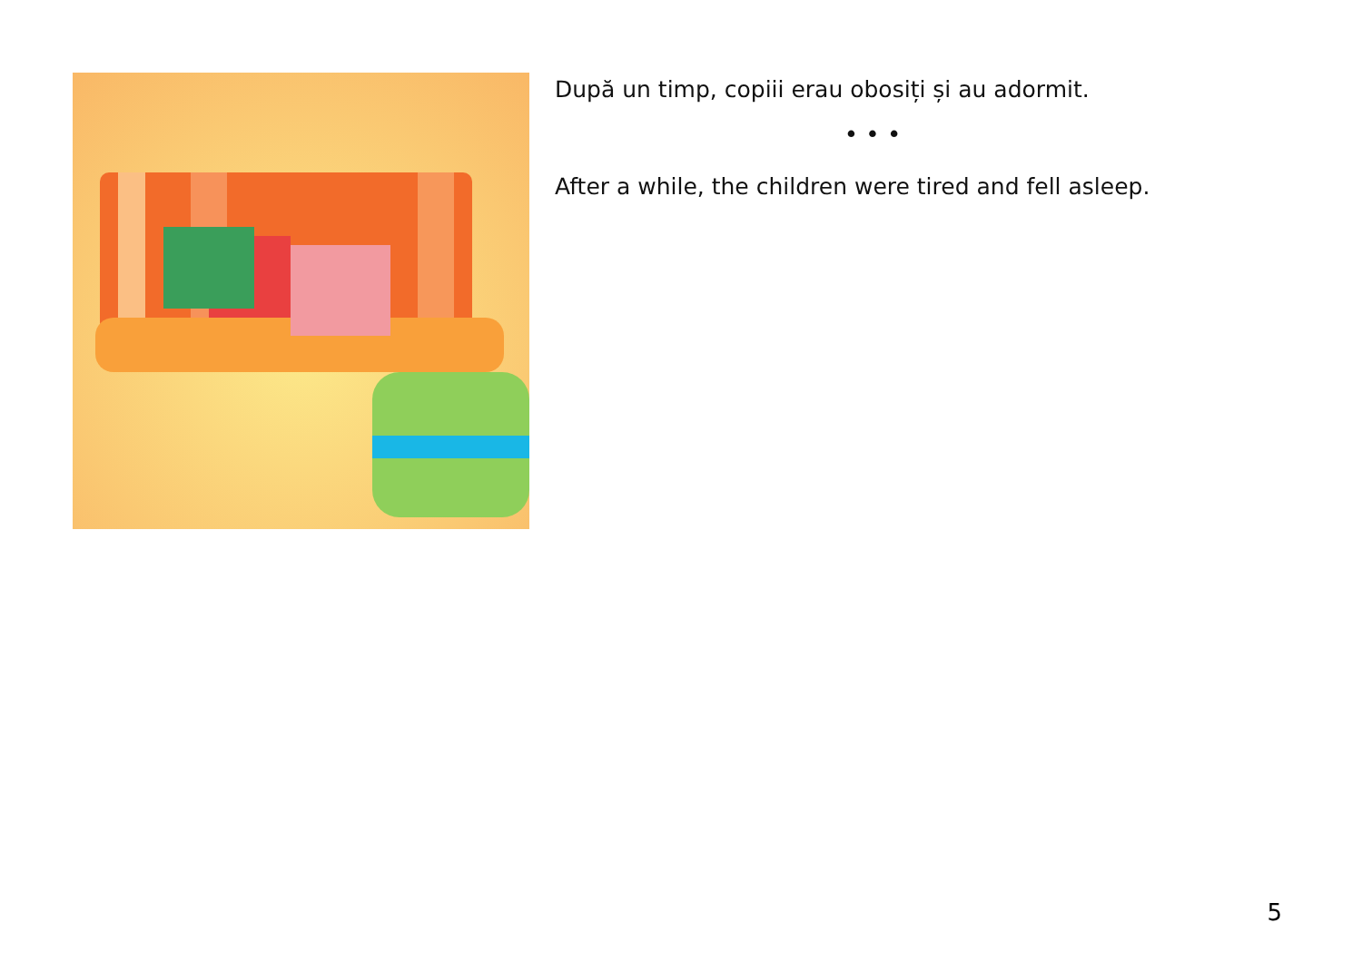După un timp, copiii erau obosiți și au adormit.
• • •
After a while, the children were tired and fell asleep.
5